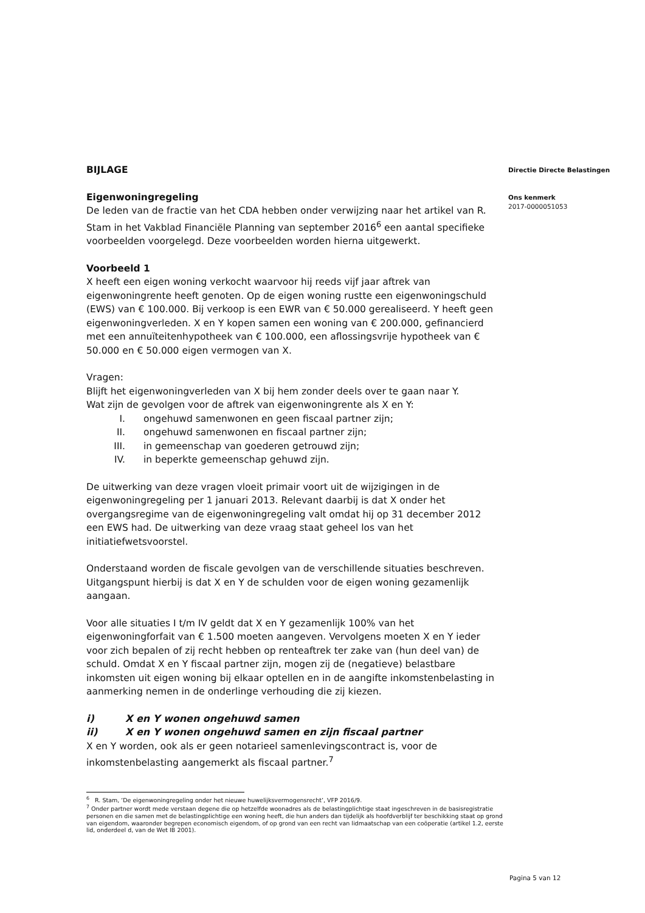Directie Directe Belastingen
Ons kenmerk
2017-0000051053
BIJLAGE
Eigenwoningregeling
De leden van de fractie van het CDA hebben onder verwijzing naar het artikel van R. Stam in het Vakblad Financiële Planning van september 2016<sup>6</sup> een aantal specifieke voorbeelden voorgelegd. Deze voorbeelden worden hierna uitgewerkt.
Voorbeeld 1
X heeft een eigen woning verkocht waarvoor hij reeds vijf jaar aftrek van eigenwoningrente heeft genoten. Op de eigen woning rustte een eigenwoningschuld (EWS) van € 100.000. Bij verkoop is een EWR van € 50.000 gerealiseerd. Y heeft geen eigenwoningverleden. X en Y kopen samen een woning van € 200.000, gefinancierd met een annuïteitenhypotheek van € 100.000, een aflossingsvrije hypotheek van € 50.000 en € 50.000 eigen vermogen van X.
Vragen:
Blijft het eigenwoningverleden van X bij hem zonder deels over te gaan naar Y.
Wat zijn de gevolgen voor de aftrek van eigenwoningrente als X en Y:
I. ongehuwd samenwonen en geen fiscaal partner zijn;
II. ongehuwd samenwonen en fiscaal partner zijn;
III. in gemeenschap van goederen getrouwd zijn;
IV. in beperkte gemeenschap gehuwd zijn.
De uitwerking van deze vragen vloeit primair voort uit de wijzigingen in de eigenwoningregeling per 1 januari 2013. Relevant daarbij is dat X onder het overgangsregime van de eigenwoningregeling valt omdat hij op 31 december 2012 een EWS had. De uitwerking van deze vraag staat geheel los van het initiatiefwetsvoorstel.
Onderstaand worden de fiscale gevolgen van de verschillende situaties beschreven. Uitgangspunt hierbij is dat X en Y de schulden voor de eigen woning gezamenlijk aangaan.
Voor alle situaties I t/m IV geldt dat X en Y gezamenlijk 100% van het eigenwoningforfait van € 1.500 moeten aangeven. Vervolgens moeten X en Y ieder voor zich bepalen of zij recht hebben op renteaftrek ter zake van (hun deel van) de schuld. Omdat X en Y fiscaal partner zijn, mogen zij de (negatieve) belastbare inkomsten uit eigen woning bij elkaar optellen en in de aangifte inkomstenbelasting in aanmerking nemen in de onderlinge verhouding die zij kiezen.
i) X en Y wonen ongehuwd samen
ii) X en Y wonen ongehuwd samen en zijn fiscaal partner
X en Y worden, ook als er geen notarieel samenlevingscontract is, voor de inkomstenbelasting aangemerkt als fiscaal partner.<sup>7</sup>
<sup>6</sup> R. Stam, ‘De eigenwoningregeling onder het nieuwe huwelijksvermogensrecht’, VFP 2016/9.
<sup>7</sup> Onder partner wordt mede verstaan degene die op hetzelfde woonadres als de belastingplichtige staat ingeschreven in de basisregistratie personen en die samen met de belastingplichtige een woning heeft, die hun anders dan tijdelijk als hoofdverblijf ter beschikking staat op grond van eigendom, waaronder begrepen economisch eigendom, of op grond van een recht van lidmaatschap van een coöperatie (artikel 1.2, eerste lid, onderdeel d, van de Wet IB 2001).
Pagina 5 van 12